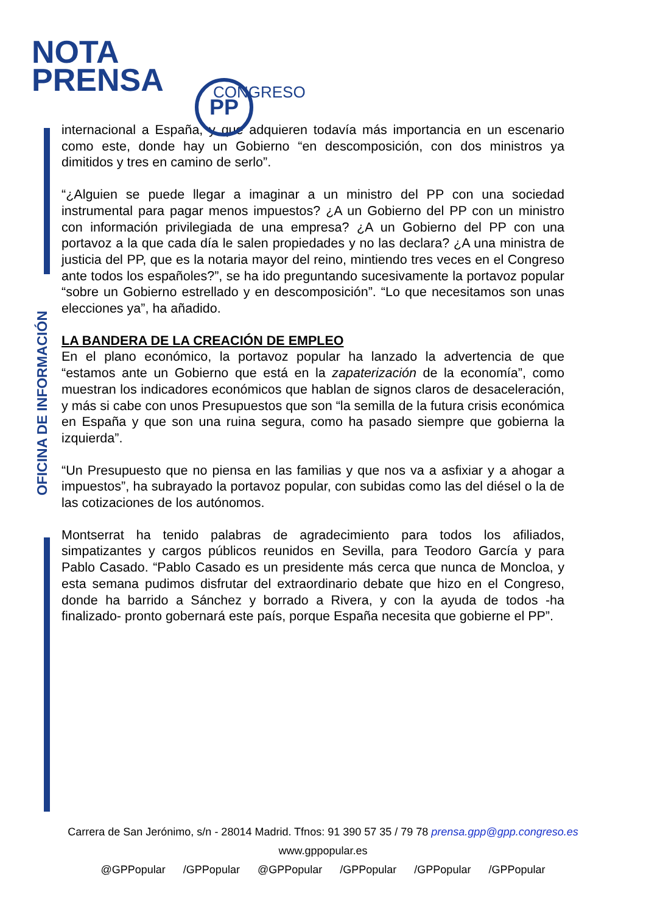NOTA
PRENSA
PP CONGRESO
OFICINA DE INFORMACIÓN
internacional a España, y que adquieren todavía más importancia en un escenario como este, donde hay un Gobierno “en descomposición, con dos ministros ya dimitidos y tres en camino de serlo”.
“¿Alguien se puede llegar a imaginar a un ministro del PP con una sociedad instrumental para pagar menos impuestos? ¿A un Gobierno del PP con un ministro con información privilegiada de una empresa? ¿A un Gobierno del PP con una portavoz a la que cada día le salen propiedades y no las declara? ¿A una ministra de justicia del PP, que es la notaria mayor del reino, mintiendo tres veces en el Congreso ante todos los españoles?”, se ha ido preguntando sucesivamente la portavoz popular “sobre un Gobierno estrellado y en descomposición”. “Lo que necesitamos son unas elecciones ya”, ha añadido.
LA BANDERA DE LA CREACIÓN DE EMPLEO
En el plano económico, la portavoz popular ha lanzado la advertencia de que “estamos ante un Gobierno que está en la zapaterización de la economía”, como muestran los indicadores económicos que hablan de signos claros de desaceleración, y más si cabe con unos Presupuestos que son “la semilla de la futura crisis económica en España y que son una ruina segura, como ha pasado siempre que gobierna la izquierda”.
“Un Presupuesto que no piensa en las familias y que nos va a asfixiar y a ahogar a impuestos”, ha subrayado la portavoz popular, con subidas como las del diésel o la de las cotizaciones de los autónomos.
Montserrat ha tenido palabras de agradecimiento para todos los afiliados, simpatizantes y cargos públicos reunidos en Sevilla, para Teodoro García y para Pablo Casado. “Pablo Casado es un presidente más cerca que nunca de Moncloa, y esta semana pudimos disfrutar del extraordinario debate que hizo en el Congreso, donde ha barrido a Sánchez y borrado a Rivera, y con la ayuda de todos -ha finalizado- pronto gobernará este país, porque España necesita que gobierne el PP”.
Carrera de San Jerónimo, s/n - 28014 Madrid. Tfnos: 91 390 57 35 / 79 78 prensa.gpp@gpp.congreso.es
www.gppopular.es
@GPPopular /GPPopular @GPPopular /GPPopular /GPPopular /GPPopular